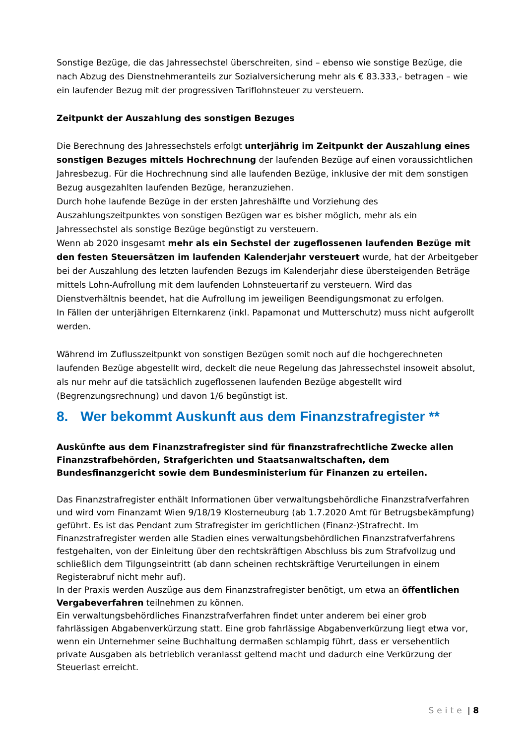Sonstige Bezüge, die das Jahressechstel überschreiten, sind – ebenso wie sonstige Bezüge, die nach Abzug des Dienstnehmeranteils zur Sozialversicherung mehr als € 83.333,- betragen – wie ein laufender Bezug mit der progressiven Tariflohnsteuer zu versteuern.
Zeitpunkt der Auszahlung des sonstigen Bezuges
Die Berechnung des Jahressechstels erfolgt unterjährig im Zeitpunkt der Auszahlung eines sonstigen Bezuges mittels Hochrechnung der laufenden Bezüge auf einen voraussichtlichen Jahresbezug. Für die Hochrechnung sind alle laufenden Bezüge, inklusive der mit dem sonstigen Bezug ausgezahlten laufenden Bezüge, heranzuziehen.
Durch hohe laufende Bezüge in der ersten Jahreshälfte und Vorziehung des Auszahlungszeitpunktes von sonstigen Bezügen war es bisher möglich, mehr als ein Jahressechstel als sonstige Bezüge begünstigt zu versteuern.
Wenn ab 2020 insgesamt mehr als ein Sechstel der zugeflossenen laufenden Bezüge mit den festen Steuersätzen im laufenden Kalenderjahr versteuert wurde, hat der Arbeitgeber bei der Auszahlung des letzten laufenden Bezugs im Kalenderjahr diese übersteigenden Beträge mittels Lohn-Aufrollung mit dem laufenden Lohnsteuertarif zu versteuern. Wird das Dienstverhältnis beendet, hat die Aufrollung im jeweiligen Beendigungsmonat zu erfolgen.
In Fällen der unterjährigen Elternkarenz (inkl. Papamonat und Mutterschutz) muss nicht aufgerollt werden.
Während im Zuflusszeitpunkt von sonstigen Bezügen somit noch auf die hochgerechneten laufenden Bezüge abgestellt wird, deckelt die neue Regelung das Jahressechstel insoweit absolut, als nur mehr auf die tatsächlich zugeflossenen laufenden Bezüge abgestellt wird (Begrenzungsrechnung) und davon 1/6 begünstigt ist.
8. Wer bekommt Auskunft aus dem Finanzstrafregister **
Auskünfte aus dem Finanzstrafregister sind für finanzstrafrechtliche Zwecke allen Finanzstrafbehörden, Strafgerichten und Staatsanwaltschaften, dem Bundesfinanzgericht sowie dem Bundesministerium für Finanzen zu erteilen.
Das Finanzstrafregister enthält Informationen über verwaltungsbehördliche Finanzstrafverfahren und wird vom Finanzamt Wien 9/18/19 Klosterneuburg (ab 1.7.2020 Amt für Betrugsbekämpfung) geführt. Es ist das Pendant zum Strafregister im gerichtlichen (Finanz-)Strafrecht. Im Finanzstrafregister werden alle Stadien eines verwaltungsbehördlichen Finanzstrafverfahrens festgehalten, von der Einleitung über den rechtskräftigen Abschluss bis zum Strafvollzug und schließlich dem Tilgungseintritt (ab dann scheinen rechtskräftige Verurteilungen in einem Registerabruf nicht mehr auf).
In der Praxis werden Auszüge aus dem Finanzstrafregister benötigt, um etwa an öffentlichen Vergabeverfahren teilnehmen zu können.
Ein verwaltungsbehördliches Finanzstrafverfahren findet unter anderem bei einer grob fahrlässigen Abgabenverkürzung statt. Eine grob fahrlässige Abgabenverkürzung liegt etwa vor, wenn ein Unternehmer seine Buchhaltung dermaßen schlampig führt, dass er versehentlich private Ausgaben als betrieblich veranlasst geltend macht und dadurch eine Verkürzung der Steuerlast erreicht.
Seite | 8